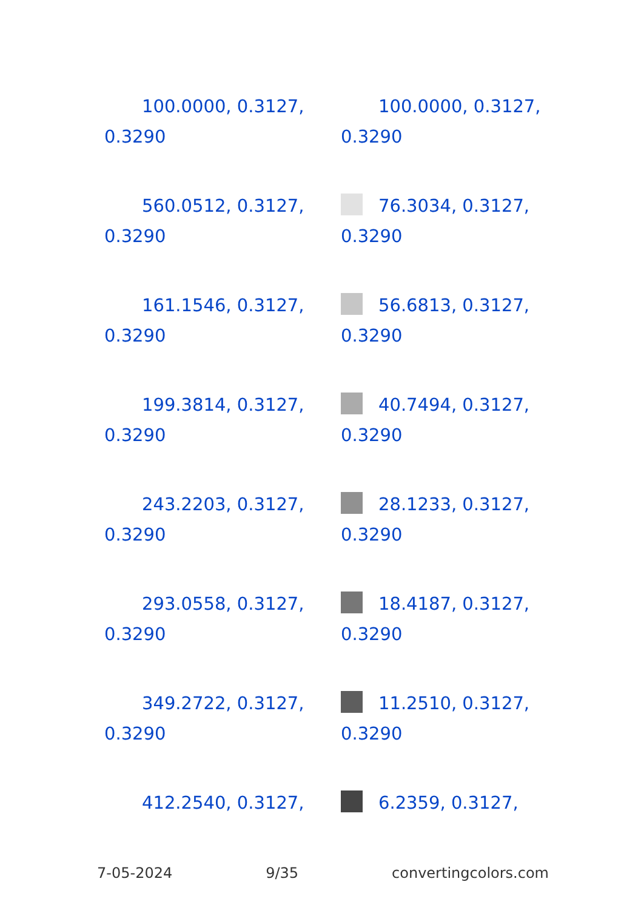100.0000, 0.3127,
0.3290
100.0000, 0.3127,
0.3290
560.0512, 0.3127,
0.3290
76.3034, 0.3127,
0.3290
161.1546, 0.3127,
0.3290
56.6813, 0.3127,
0.3290
199.3814, 0.3127,
0.3290
40.7494, 0.3127,
0.3290
243.2203, 0.3127,
0.3290
28.1233, 0.3127,
0.3290
293.0558, 0.3127,
0.3290
18.4187, 0.3127,
0.3290
349.2722, 0.3127,
0.3290
11.2510, 0.3127,
0.3290
412.2540, 0.3127,
6.2359, 0.3127,
7-05-2024 9/35 convertingcolors.com